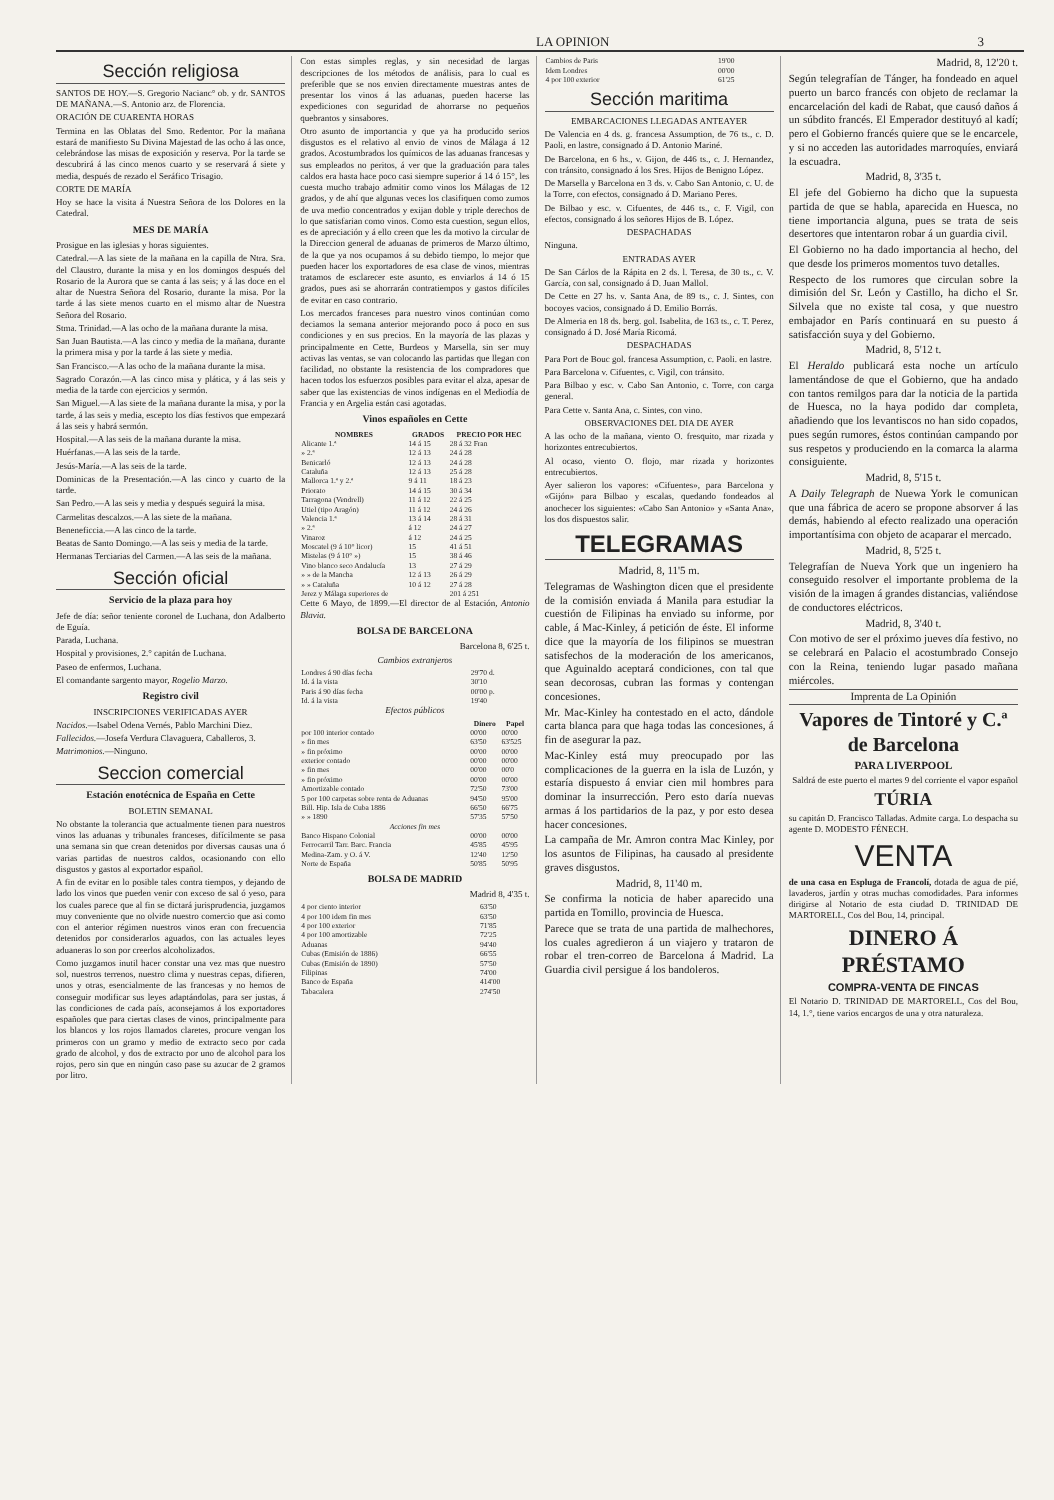LA OPINION 3
Sección religiosa
SANTOS DE HOY.—S. Gregorio Nacianc° ob. y dr. SANTOS DE MAÑANA.—S. Antonio arz. de Florencia.
ORACIÓN DE CUARENTA HORAS
Termina en las Oblatas del Smo. Redentor. Por la mañana estará de manifiesto Su Divina Majestad de las ocho á las once, celebrándose las misas de exposición y reserva. Por la tarde se descubrirá á las cinco menos cuarto y se reservará á siete y media, después de rezado el Seráfico Trisagio.
CORTE DE MARÍA
Hoy se hace la visita á Nuestra Señora de los Dolores en la Catedral.
MES DE MARÍA
Prosigue en las iglesias y horas siguientes.
Catedral.—A las siete de la mañana en la capilla de Ntra. Sra. del Claustro, durante la misa y en los domingos después del Rosario de la Aurora que se canta á las seis; y á las doce en el altar de Nuestra Señora del Rosario, durante la misa. Por la tarde á las siete menos cuarto en el mismo altar de Nuestra Señora del Rosario.
Stma. Trinidad.—A las ocho de la mañana durante la misa.
San Juan Bautista.—A las cinco y media de la mañana, durante la primera misa y por la tarde á las siete y media.
San Francisco.—A las ocho de la mañana durante la misa.
Sagrado Corazón.—A las cinco misa y plática, y á las seis y media de la tarde con ejercicios y sermón.
San Miguel.—A las siete de la mañana durante la misa, y por la tarde, á las seis y media, escepto los días festivos que empezará á las seis y habrá sermón.
Hospital.—A las seis de la mañana durante la misa.
Huérfanas.—A las seis de la tarde.
Jesús-María.—A las seis de la tarde.
Dominicas de la Presentación.—A las cinco y cuarto de la tarde.
San Pedro.—A las seis y media y después seguirá la misa.
Carmelitas descalzos.—A las siete de la mañana.
Beneneficcia.—A las cinco de la tarde.
Beatas de Santo Domingo.—A las seis y media de la tarde.
Hermanas Terciarias del Carmen.—A las seis de la mañana.
Sección oficial
Servicio de la plaza para hoy
Jefe de día: señor teniente coronel de Luchana, don Adalberto de Eguía.
Parada, Luchana.
Hospital y provisiones, 2.° capitán de Luchana.
Paseo de enfermos, Luchana.
El comandante sargento mayor, Rogelio Marzo.
Registro civil
INSCRIPCIONES VERIFICADAS AYER
Nacidos.—Isabel Odena Vernés, Pablo Marchini Diez.
Fallecidos.—Josefa Verdura Clavaguera, Caballeros, 3.
Matrimonios.—Ninguno.
Seccion comercial
Estación enotécnica de España en Cette
BOLETIN SEMANAL
No obstante la tolerancia que actualmente tienen para nuestros vinos las aduanas y tribunales franceses, difícilmente se pasa una semana sin que crean detenidos por diversas causas una ó varias partidas de nuestros caldos, ocasionando con ello disgustos y gastos al exportador español.
A fin de evitar en lo posible tales contra tiempos, y dejando de lado los vinos que pueden venir con exceso de sal ó yeso, para los cuales parece que al fin se dictará jurisprudencia, juzgamos muy conveniente que no olvide nuestro comercio que asi como con el anterior régimen nuestros vinos eran con frecuencia detenidos por considerarlos aguados, con las actuales leyes aduaneras lo son por creerlos alcoholizados.
Como juzgamos inutil hacer constar una vez mas que nuestro sol, nuestros terrenos, nuestro clima y nuestras cepas, difieren, unos y otras, esencialmente de las francesas y no hemos de conseguir modificar sus leyes adaptándolas, para ser justas, á las condiciones de cada país, aconsejamos á los exportadores españoles que para ciertas clases de vinos, principalmente para los blancos y los rojos llamados claretes, procure vengan los primeros con un gramo y medio de extracto seco por cada grado de alcohol, y dos de extracto por uno de alcohol para los rojos, pero sin que en ningún caso pase su azucar de 2 gramos por litro.
Con estas simples reglas, y sin necesidad de largas descripciones de los métodos de análisis, para lo cual es preferible que se nos envien directamente muestras antes de presentar los vinos á las aduanas, pueden hacerse las expediciones con seguridad de ahorrarse no pequeños quebrantos y sinsabores.
Otro asunto de importancia y que ya ha producido serios disgustos es el relativo al envio de vinos de Málaga á 12 grados. Acostumbrados los químicos de las aduanas francesas y sus empleados no peritos, á ver que la graduación para tales caldos era hasta hace poco casi siempre superior á 14 ó 15°, les cuesta mucho trabajo admitir como vinos los Málagas de 12 grados, y de ahí que algunas veces los clasifiquen como zumos de uva medio concentrados y exijan doble y triple derechos de lo que satisfarian como vinos. Como esta cuestion, segun ellos, es de apreciación y á ello creen que les da motivo la circular de la Direccion general de aduanas de primeros de Marzo último, de la que ya nos ocupamos á su debido tiempo, lo mejor que pueden hacer los exportadores de esa clase de vinos, mientras tratamos de esclarecer este asunto, es enviarlos á 14 ó 15 grados, pues asi se ahorrarán contratiempos y gastos difíciles de evitar en caso contrario.
Los mercados franceses para nuestro vinos continúan como deciamos la semana anterior mejorando poco á poco en sus condiciones y en sus precios. En la mayoría de las plazas y principalmente en Cette, Burdeos y Marsella, sin ser muy activas las ventas, se van colocando las partidas que llegan con facilidad, no obstante la resistencia de los compradores que hacen todos los esfuerzos posibles para evitar el alza, apesar de saber que las existencias de vinos indígenas en el Mediodía de Francia y en Argelia están casi agotadas.
Vinos españoles en Cette
| NOMBRES | GRADOS | PRECIO POR HEC |
| --- | --- | --- |
| Alicante 1.ª | 14 á 15 | 28 á 32 Fran |
| » 2.ª | 12 á 13 | 24 á 28 |
| Benicarló | 12 á 13 | 24 á 28 |
| Cataluña | 12 á 13 | 25 á 28 |
| Mallorca 1.ª y 2.ª | 9 á 11 | 18 á 23 |
| Priorato | 14 á 15 | 30 á 34 |
| Tarragona (Vendrell) | 11 á 12 | 22 á 25 |
| Utiel (tipo Aragón) | 11 á 12 | 24 á 26 |
| Valencia 1.ª | 13 á 14 | 28 á 31 |
| » 2.ª | á 12 | 24 á 27 |
| Vinaroz | á 12 | 24 á 25 |
| Moscatel (9 á 10° licor) | 15 | 41 á 51 |
| Mistelas (9 á 10° ») | 15 | 38 á 46 |
| Vino blanco seco Andalucía | 13 | 27 á 29 |
| » » de la Mancha | 12 á 13 | 26 á 29 |
| » » Cataluña | 10 á 12 | 27 á 28 |
| Jerez y Málaga superiores de | | 201 á 251 |
Cette 6 Mayo, de 1899.—El director de al Estación, Antonio Blavia.
BOLSA DE BARCELONA
Barcelona 8, 6'25 t.
Cambios extranjeros
| Londres á 90 días fecha | 29'70 d. |
| Id. á la vista | 30'10 |
| Paris á 90 días fecha | 00'00 p. |
| Id. á la vista | 19'40 |
Efectos públicos
| | Dinero | Papel |
| --- | --- | --- |
| por 100 interior contado | 00'00 | 00'00 |
| » fin mes | 63'50 | 63'525 |
| » fin próximo | 00'00 | 00'00 |
| exterior contado | 00'00 | 00'00 |
| » fin mes | 00'00 | 00'0 |
| » fin próximo | 00'00 | 00'00 |
| Amortizable contado | 72'50 | 73'00 |
| 5 por 100 carpetas sobre renta de Aduanas | 94'50 | 95'00 |
| Bill. Hip. Isla de Cuba 1886 | 66'50 | 66'75 |
| » » 1890 | 57'35 | 57'50 |
| Acciones fin mes | | |
| Banco Hispano Colonial | 00'00 | 00'00 |
| Ferrocarril Tarr. Barc. Francia | 45'85 | 45'95 |
| Medina-Zam. y O. á V. | 12'40 | 12'50 |
| Norte de España | 50'85 | 50'95 |
BOLSA DE MADRID
Madrid 8, 4'35 t.
| 4 por ciento interior | 63'50 |
| 4 por 100 idem fin mes | 63'50 |
| 4 por 100 exterior | 71'85 |
| 4 por 100 amortizable | 72'25 |
| Aduanas | 94'40 |
| Cubas (Emisión de 1886) | 66'55 |
| Cubas (Emisión de 1890) | 57'50 |
| Filipinas | 74'00 |
| Banco de España | 414'00 |
| Tabacalera | 274'50 |
| Cambios de Paris | 19'00 |
| Idem Londres | 00'00 |
| 4 por 100 exterior | 61'25 |
Sección maritima
EMBARCACIONES LLEGADAS ANTEAYER
De Valencia en 4 ds. g. francesa Assumption, de 76 ts., c. D. Paoli, en lastre, consignado á D. Antonio Mariné.
De Barcelona, en 6 hs., v. Gijon, de 446 ts., c. J. Hernandez, con tránsito, consignado á los Sres. Hijos de Benigno López.
De Marsella y Barcelona en 3 ds. v. Cabo San Antonio, c. U. de la Torre, con efectos, consignado á D. Mariano Peres.
De Bilbao y esc. v. Cifuentes, de 446 ts., c. F. Vigil, con efectos, consignado á los señores Hijos de B. López.
DESPACHADAS
Ninguna.
ENTRADAS AYER
De San Cárlos de la Rápita en 2 ds. l. Teresa, de 30 ts., c. V. García, con sal, consignado á D. Juan Mallol.
De Cette en 27 hs. v. Santa Ana, de 89 ts., c. J. Sintes, con bocoyes vacios, consignado á D. Emilio Borrás.
De Almeria en 18 ds. berg. gol. Isabelita, de 163 ts., c. T. Perez, consignado á D. José María Ricomá.
DESPACHADAS
Para Port de Bouc gol. francesa Assumption, c. Paoli. en lastre.
Para Barcelona v. Cifuentes, c. Vigil, con tránsito.
Para Bilbao y esc. v. Cabo San Antonio, c. Torre, con carga general.
Para Cette v. Santa Ana, c. Sintes, con vino.
OBSERVACIONES DEL DIA DE AYER
A las ocho de la mañana, viento O. fresquito, mar rizada y horizontes entrecubiertos.
Al ocaso, viento O. flojo, mar rizada y horizontes entrecubiertos.
Ayer salieron los vapores: «Cifuentes», para Barcelona y «Gijón» para Bilbao y escalas, quedando fondeados al anochecer los siguientes: «Cabo San Antonio» y «Santa Ana», los dos dispuestos salir.
TELEGRAMAS
Madrid, 8, 11'5 m.
Telegramas de Washington dicen que el presidente de la comisión enviada á Manila para estudiar la cuestión de Filipinas ha enviado su informe, por cable, á Mac-Kinley, á petición de éste. El informe dice que la mayoría de los filipinos se muestran satisfechos de la moderación de los americanos, que Aguinaldo aceptará condiciones, con tal que sean decorosas, cubran las formas y contengan concesiones.
Mr. Mac-Kinley ha contestado en el acto, dándole carta blanca para que haga todas las concesiones, á fin de asegurar la paz.
Mac-Kinley está muy preocupado por las complicaciones de la guerra en la isla de Luzón, y estaría dispuesto á enviar cien mil hombres para dominar la insurrección. Pero esto daría nuevas armas á los partidarios de la paz, y por esto desea hacer concesiones.
La campaña de Mr. Amron contra Mac Kinley, por los asuntos de Filipinas, ha causado al presidente graves disgustos.
Madrid, 8, 11'40 m.
Se confirma la noticia de haber aparecido una partida en Tomillo, provincia de Huesca.
Parece que se trata de una partida de malhechores, los cuales agredieron á un viajero y trataron de robar el tren-correo de Barcelona á Madrid. La Guardia civil persigue á los bandoleros.
Madrid, 8, 12'20 t.
Según telegrafían de Tánger, ha fondeado en aquel puerto un barco francés con objeto de reclamar la encarcelación del kadi de Rabat, que causó daños á un súbdito francés. El Emperador destituyó al kadí; pero el Gobierno francés quiere que se le encarcele, y si no acceden las autoridades marroquíes, enviará la escuadra.
Madrid, 8, 3'35 t.
El jefe del Gobierno ha dicho que la supuesta partida de que se habla, aparecida en Huesca, no tiene importancia alguna, pues se trata de seis desertores que intentaron robar á un guardia civil.
El Gobierno no ha dado importancia al hecho, del que desde los primeros momentos tuvo detalles.
Respecto de los rumores que circulan sobre la dimisión del Sr. León y Castillo, ha dicho el Sr. Silvela que no existe tal cosa, y que nuestro embajador en París continuará en su puesto á satisfacción suya y del Gobierno.
Madrid, 8, 5'12 t.
El Heraldo publicará esta noche un artículo lamentándose de que el Gobierno, que ha andado con tantos remilgos para dar la noticia de la partida de Huesca, no la haya podido dar completa, añadiendo que los levantiscos no han sido copados, pues según rumores, éstos continúan campando por sus respetos y produciendo en la comarca la alarma consiguiente.
Madrid, 8, 5'15 t.
A Daily Telegraph de Nuewa York le comunican que una fábrica de acero se propone absorver á las demás, habiendo al efecto realizado una operación importantísima con objeto de acaparar el mercado.
Madrid, 8, 5'25 t.
Telegrafían de Nueva York que un ingeniero ha conseguido resolver el importante problema de la visión de la imagen á grandes distancias, valiéndose de conductores eléctricos.
Madrid, 8, 3'40 t.
Con motivo de ser el próximo jueves día festivo, no se celebrará en Palacio el acostumbrado Consejo con la Reina, teniendo lugar pasado mañana miércoles.
Imprenta de La Opinión
Vapores de Tintoré y C.ª de Barcelona
PARA LIVERPOOL
Saldrá de este puerto el martes 9 del corriente el vapor español
TÚRIA
su capitán D. Francisco Talladas. Admite carga. Lo despacha su agente D. MODESTO FÉNECH.
VENTA
de una casa en Espluga de Francolí, dotada de agua de pié, lavaderos, jardín y otras muchas comodidades. Para informes dirigirse al Notario de esta ciudad D. TRINIDAD DE MARTORELL, Cos del Bou, 14, principal.
DINERO Á PRÉSTAMO
COMPRA-VENTA DE FINCAS
El Notario D. TRINIDAD DE MARTORELL, Cos del Bou, 14, 1.°, tiene varios encargos de una y otra naturaleza.